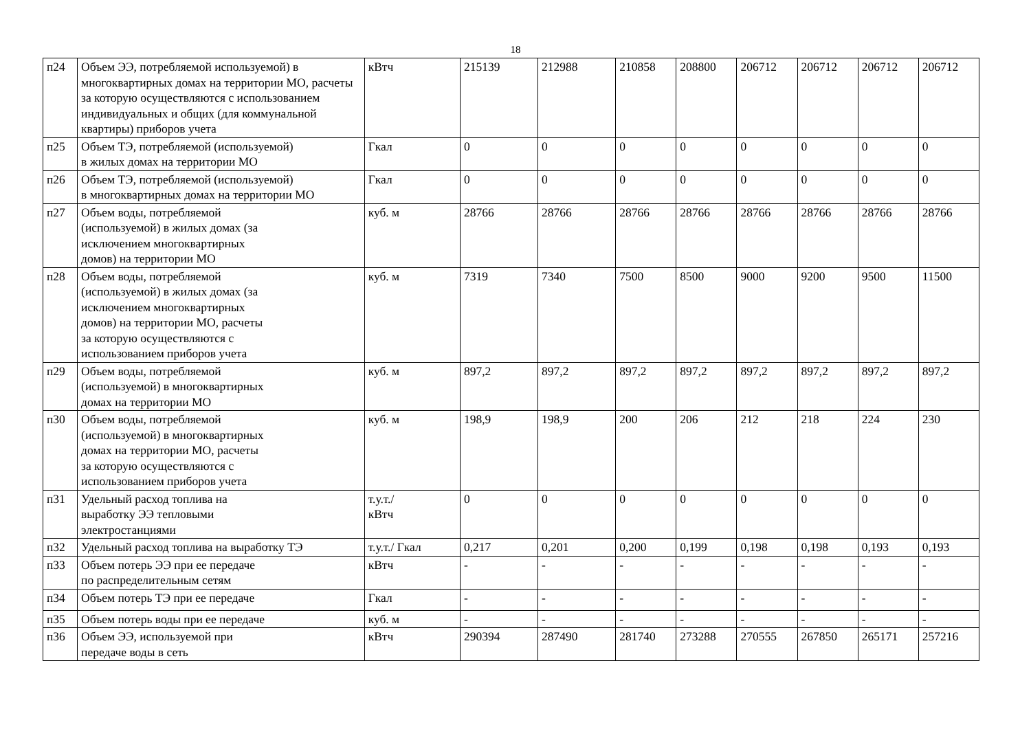18
| п24 | Объем ЭЭ, потребляемой используемой) в многоквартирных домах на территории МО, расчеты за которую осуществляются с использованием индивидуальных и общих (для коммунальной квартиры) приборов учета | кВтч | 215139 | 212988 | 210858 | 208800 | 206712 | 206712 | 206712 | 206712 |
| п25 | Объем ТЭ, потребляемой (используемой) в жилых домах на территории МО | Гкал | 0 | 0 | 0 | 0 | 0 | 0 | 0 | 0 |
| п26 | Объем ТЭ, потребляемой (используемой) в многоквартирных домах на территории МО | Гкал | 0 | 0 | 0 | 0 | 0 | 0 | 0 | 0 |
| п27 | Объем воды, потребляемой (используемой) в жилых домах (за исключением многоквартирных домов) на территории МО | куб. м | 28766 | 28766 | 28766 | 28766 | 28766 | 28766 | 28766 | 28766 |
| п28 | Объем воды, потребляемой (используемой) в жилых домах (за исключением многоквартирных домов) на территории МО, расчеты за которую осуществляются с использованием приборов учета | куб. м | 7319 | 7340 | 7500 | 8500 | 9000 | 9200 | 9500 | 11500 |
| п29 | Объем воды, потребляемой (используемой) в многоквартирных домах на территории МО | куб. м | 897,2 | 897,2 | 897,2 | 897,2 | 897,2 | 897,2 | 897,2 | 897,2 |
| п30 | Объем воды, потребляемой (используемой) в многоквартирных домах на территории МО, расчеты за которую осуществляются с использованием приборов учета | куб. м | 198,9 | 198,9 | 200 | 206 | 212 | 218 | 224 | 230 |
| п31 | Удельный расход топлива на выработку ЭЭ тепловыми электростанциями | т.у.т./ кВтч | 0 | 0 | 0 | 0 | 0 | 0 | 0 | 0 |
| п32 | Удельный расход топлива на выработку ТЭ | т.у.т./ Гкал | 0,217 | 0,201 | 0,200 | 0,199 | 0,198 | 0,198 | 0,193 | 0,193 |
| п33 | Объем потерь ЭЭ при ее передаче по распределительным сетям | кВтч | - | - | - | - | - | - | - | - |
| п34 | Объем потерь ТЭ при ее передаче | Гкал | - | - | - | - | - | - | - | - |
| п35 | Объем потерь воды при ее передаче | куб. м | - | - | - | - | - | - | - | - |
| п36 | Объем ЭЭ, используемой при передаче воды в сеть | кВтч | 290394 | 287490 | 281740 | 273288 | 270555 | 267850 | 265171 | 257216 |